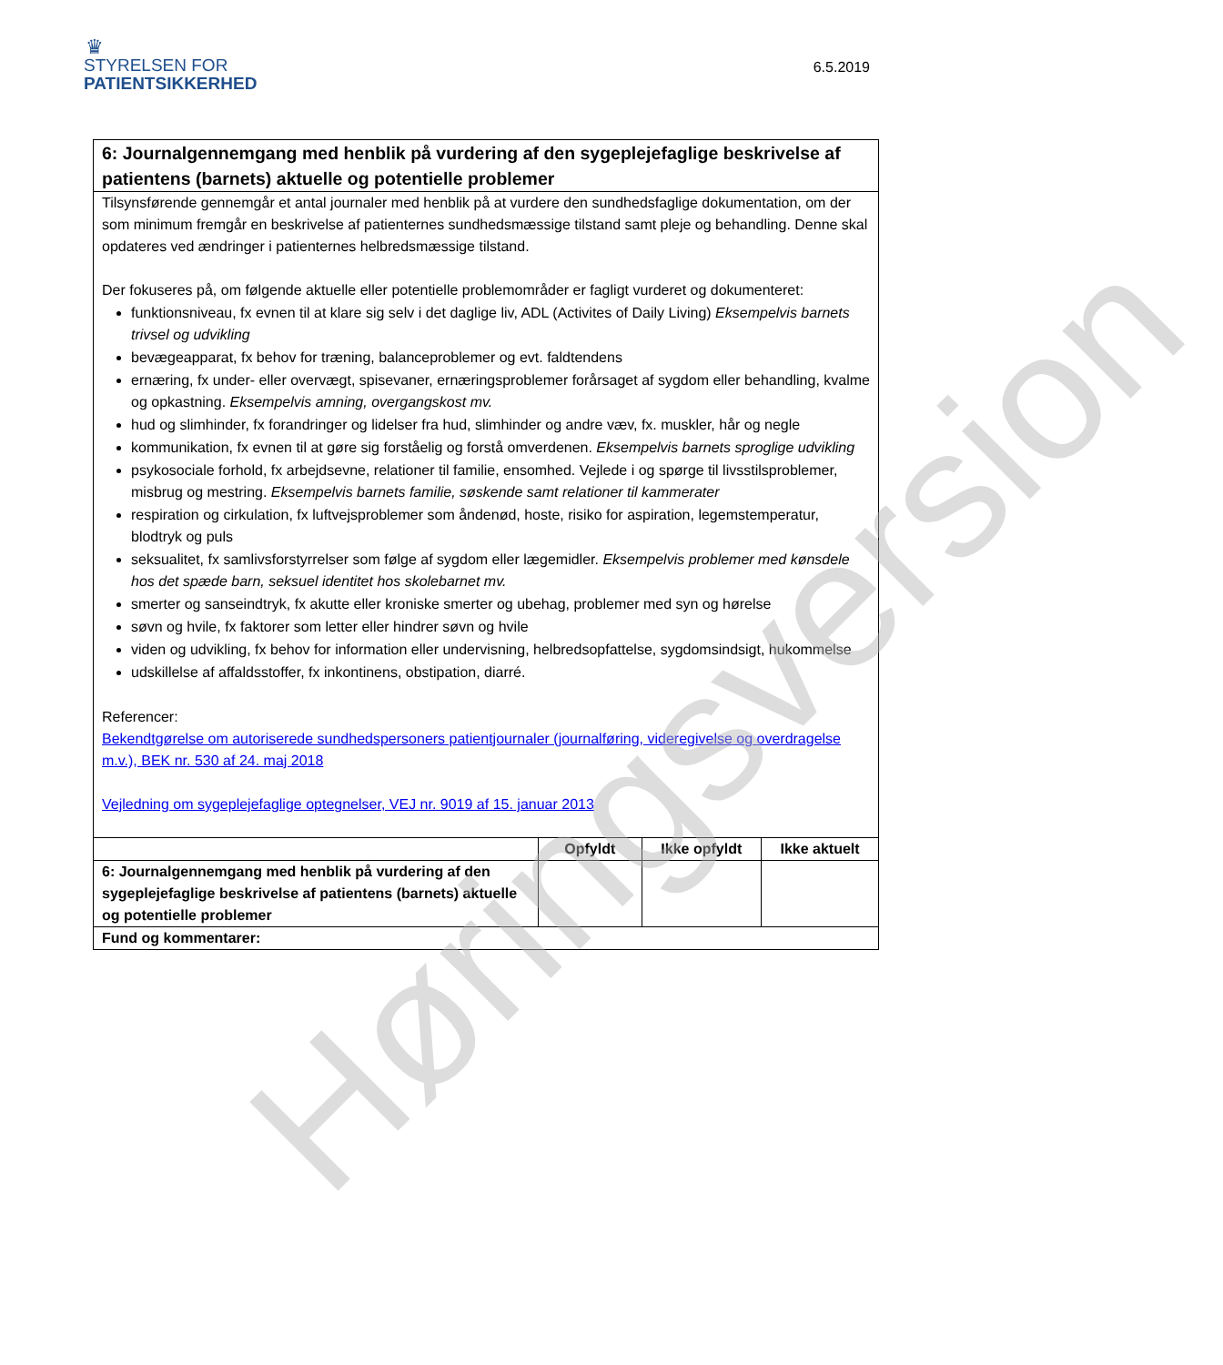Høringsversion
♛
STYRELSEN FOR
PATIENTSIKKERHED
6.5.2019
| 6: Journalgennemgang med henblik på vurdering af den sygeplejefaglige beskrivelse af patientens (barnets) aktuelle og potentielle problemer | | | |
| Tilsynsførende gennemgår et antal journaler med henblik på at vurdere den sundhedsfaglige dokumentation, om der som minimum fremgår en beskrivelse af patienternes sundhedsmæssige tilstand samt pleje og behandling. Denne skal opdateres ved ændringer i patienternes helbredsmæssige tilstand. Der fokuseres på, om følgende aktuelle eller potentielle problemområder er fagligt vurderet og dokumenteret: funktionsniveau, fx evnen til at klare sig selv i det daglige liv, ADL (Activites of Daily Living) Eksempelvis barnets trivsel og udvikling bevægeapparat, fx behov for træning, balanceproblemer og evt. faldtendens ernæring, fx under- eller overvægt, spisevaner, ernæringsproblemer forårsaget af sygdom eller behandling, kvalme og opkastning. Eksempelvis amning, overgangskost mv. hud og slimhinder, fx forandringer og lidelser fra hud, slimhinder og andre væv, fx. muskler, hår og negle kommunikation, fx evnen til at gøre sig forståelig og forstå omverdenen. Eksempelvis barnets sproglige udvikling psykosociale forhold, fx arbejdsevne, relationer til familie, ensomhed. Vejlede i og spørge til livsstilsproblemer, misbrug og mestring. Eksempelvis barnets familie, søskende samt relationer til kammerater respiration og cirkulation, fx luftvejsproblemer som åndenød, hoste, risiko for aspiration, legemstemperatur, blodtryk og puls seksualitet, fx samlivsforstyrrelser som følge af sygdom eller lægemidler. Eksempelvis problemer med kønsdele hos det spæde barn, seksuel identitet hos skolebarnet mv. smerter og sanseindtryk, fx akutte eller kroniske smerter og ubehag, problemer med syn og hørelse søvn og hvile, fx faktorer som letter eller hindrer søvn og hvile viden og udvikling, fx behov for information eller undervisning, helbredsopfattelse, sygdomsindsigt, hukommelse udskillelse af affaldsstoffer, fx inkontinens, obstipation, diarré. Referencer: Bekendtgørelse om autoriserede sundhedspersoners patientjournaler (journalføring, videregivelse og overdragelse m.v.), BEK nr. 530 af 24. maj 2018 Vejledning om sygeplejefaglige optegnelser, VEJ nr. 9019 af 15. januar 2013 | | | |
| | Opfyldt | Ikke opfyldt | Ikke aktuelt |
| 6: Journalgennemgang med henblik på vurdering af den sygeplejefaglige beskrivelse af patientens (barnets) aktuelle og potentielle problemer | | | |
| Fund og kommentarer: | | | |